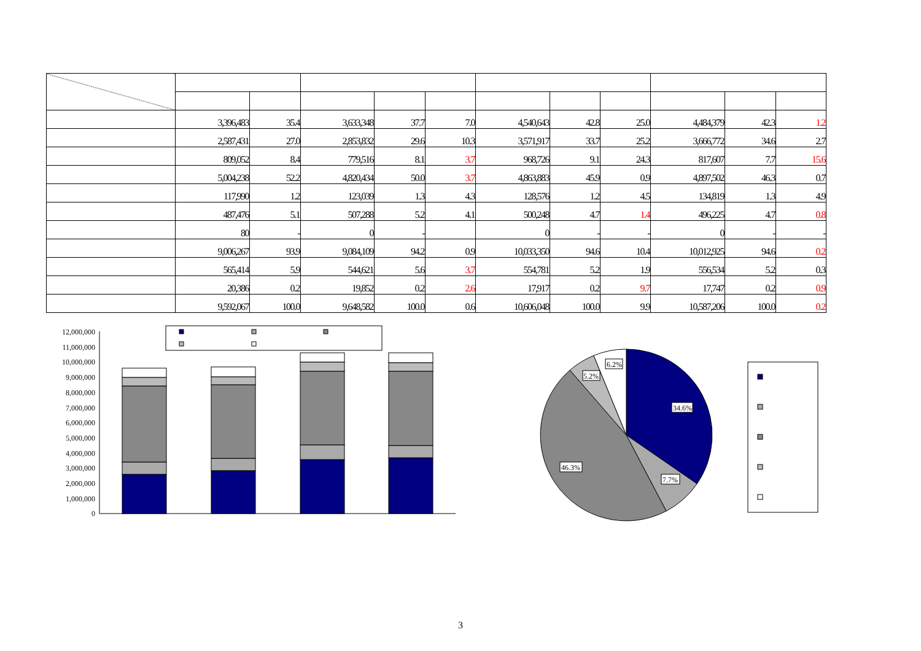| | 3,396,483 | 35.4 | 3,633,348 | 37.7 | 7.0 | 4,540,643 | 42.8 | 25.0 | 4,484,379 | 42.3 | 1.2 |
| | 2,587,431 | 27.0 | 2,853,832 | 29.6 | 10.3 | 3,571,917 | 33.7 | 25.2 | 3,666,772 | 34.6 | 2.7 |
| | 809,052 | 8.4 | 779,516 | 8.1 | 3.7 | 968,726 | 9.1 | 24.3 | 817,607 | 7.7 | 15.6 |
| | 5,004,238 | 52.2 | 4,820,434 | 50.0 | 3.7 | 4,863,883 | 45.9 | 0.9 | 4,897,502 | 46.3 | 0.7 |
| | 117,990 | 1.2 | 123,039 | 1.3 | 4.3 | 128,576 | 1.2 | 4.5 | 134,819 | 1.3 | 4.9 |
| | 487,476 | 5.1 | 507,288 | 5.2 | 4.1 | 500,248 | 4.7 | 1.4 | 496,225 | 4.7 | 0.8 |
| | 80 | - | 0 | - | | 0 | - | - | 0 | - | - |
| | 9,006,267 | 93.9 | 9,084,109 | 94.2 | 0.9 | 10,033,350 | 94.6 | 10.4 | 10,012,925 | 94.6 | 0.2 |
| | 565,414 | 5.9 | 544,621 | 5.6 | 3.7 | 554,781 | 5.2 | 1.9 | 556,534 | 5.2 | 0.3 |
| | 20,386 | 0.2 | 19,852 | 0.2 | 2.6 | 17,917 | 0.2 | 9.7 | 17,747 | 0.2 | 0.9 |
| | 9,592,067 | 100.0 | 9,648,582 | 100.0 | 0.6 | 10,606,048 | 100.0 | 9.9 | 10,587,206 | 100.0 | 0.2 |
12,000,000
11,000,000
10,000,000
9,000,000
8,000,000
7,000,000
6,000,000
5,000,000
4,000,000
3,000,000
2,000,000
1,000,000
0
34.6%
7.7%
46.3%
5.2%
6.2%
3